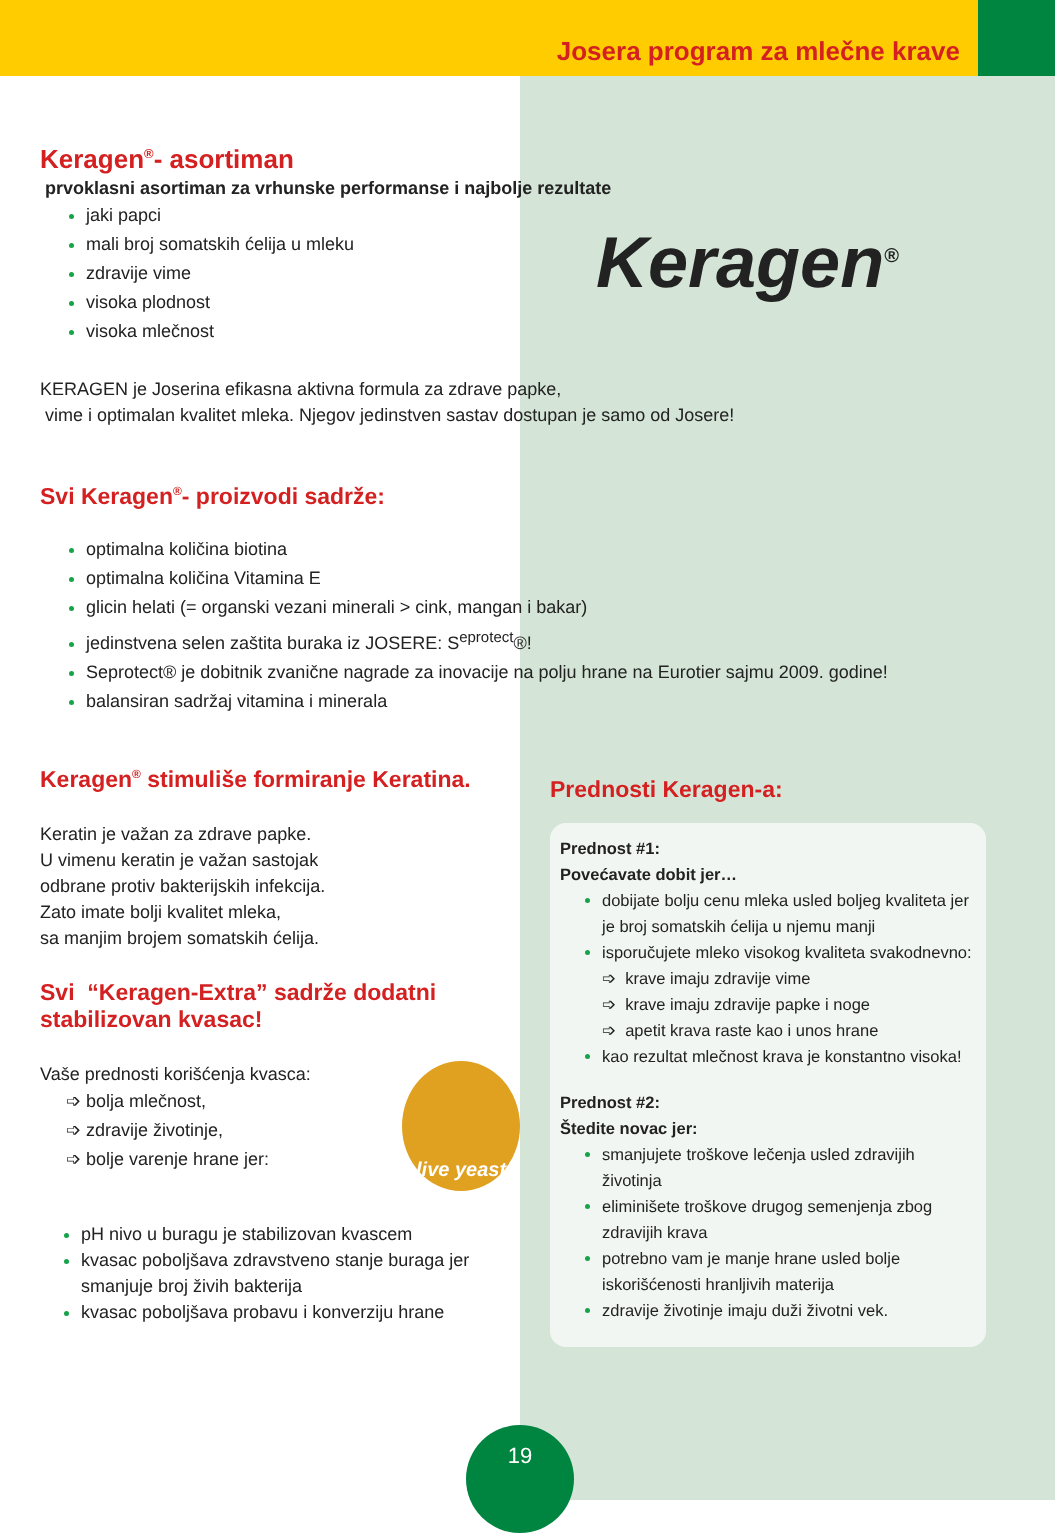Josera program za mlečne krave
Keragen<sup>®</sup>- asortiman
prvoklasni asortiman za vrhunske performanse i najbolje rezultate
jaki papci
mali broj somatskih ćelija u mleku
zdravije vime
visoka plodnost
visoka mlečnost
Keragen<sup>®</sup>
KERAGEN je Joserina efikasna aktivna formula za zdrave papke,
vime i optimalan kvalitet mleka. Njegov jedinstven sastav dostupan je samo od Josere!
Svi Keragen<sup>®</sup>- proizvodi sadrže:
optimalna količina biotina
optimalna količina Vitamina E
glicin helati (= organski vezani minerali > cink, mangan i bakar)
jedinstvena selen zaštita buraka iz JOSERE: S<sup>eprotect</sup>®!
Seprotect® je dobitnik zvanične nagrade za inovacije na polju hrane na Eurotier sajmu 2009. godine!
balansiran sadržaj vitamina i minerala
Keragen<sup>®</sup> stimuliše formiranje Keratina.
Keratin je važan za zdrave papke.
U vimenu keratin je važan sastojak
odbrane protiv bakterijskih infekcija.
Zato imate bolji kvalitet mleka,
sa manjim brojem somatskih ćelija.
Svi “Keragen-Extra” sadrže dodatni stabilizovan kvasac!
Vaše prednosti korišćenja kvasca:
➩ bolja mlečnost,
➩ zdravije životinje,
➩ bolje varenje hrane jer:
live yeast
pH nivo u buragu je stabilizovan kvascem
kvasac poboljšava zdravstveno stanje buraga jer smanjuje broj živih bakterija
kvasac poboljšava probavu i konverziju hrane
Prednosti Keragen-a:
Prednost #1:
Povećavate dobit jer…
dobijate bolju cenu mleka usled boljeg kvaliteta jer je broj somatskih ćelija u njemu manji
isporučujete mleko visokog kvaliteta svakodnevno:
➩ krave imaju zdravije vime
➩ krave imaju zdravije papke i noge
➩ apetit krava raste kao i unos hrane
kao rezultat mlečnost krava je konstantno visoka!
Prednost #2:
Štedite novac jer:
smanjujete troškove lečenja usled zdravijih životinja
eliminišete troškove drugog semenjenja zbog zdravijih krava
potrebno vam je manje hrane usled bolje iskorišćenosti hranljivih materija
zdravije životinje imaju duži životni vek.
19